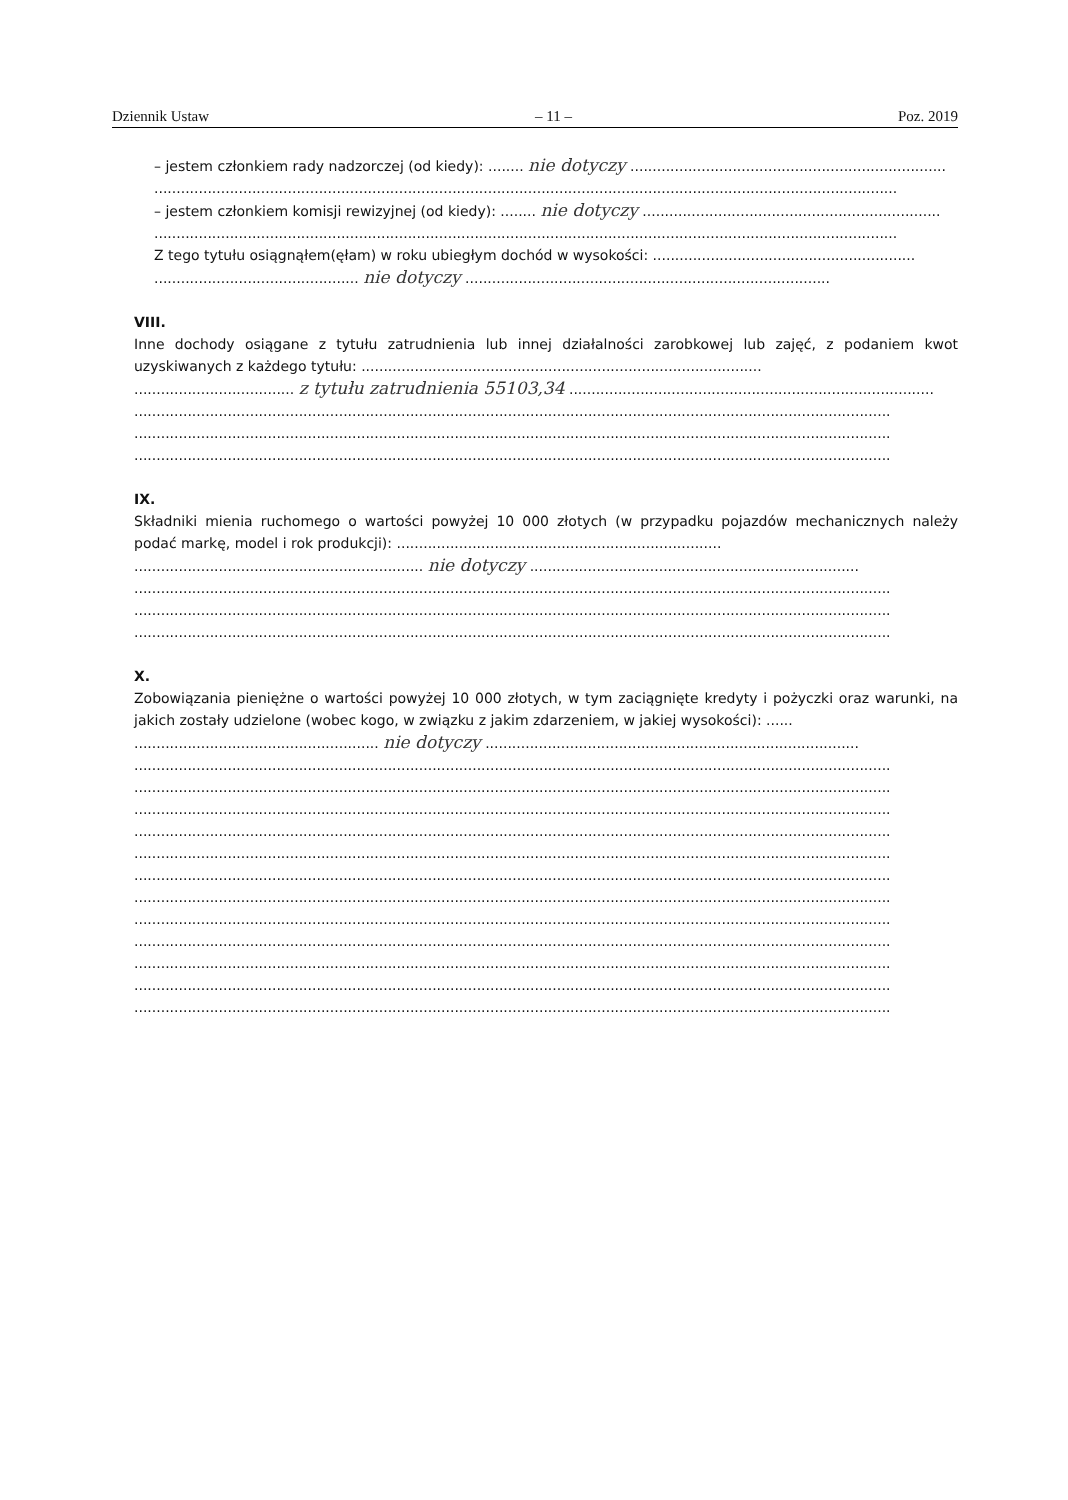Dziennik Ustaw – 11 – Poz. 2019
– jestem członkiem rady nadzorczej (od kiedy): ........ nie dotyczy .......................................................................
.......................................................................................................................................................................
– jestem członkiem komisji rewizyjnej (od kiedy): ........ nie dotyczy ...................................................................
.......................................................................................................................................................................
Z tego tytułu osiągnąłem(ęłam) w roku ubiegłym dochód w wysokości: ...........................................................
.............................................. nie dotyczy ..................................................................................
VIII.
Inne dochody osiągane z tytułu zatrudnienia lub innej działalności zarobkowej lub zajęć, z podaniem kwot uzyskiwanych z każdego tytułu: ..........................................................................................
.................................... z tytułu zatrudnienia 55103,34 ..................................................................................
..........................................................................................................................................................................
..........................................................................................................................................................................
..........................................................................................................................................................................
IX.
Składniki mienia ruchomego o wartości powyżej 10 000 złotych (w przypadku pojazdów mechanicznych należy podać markę, model i rok produkcji): .........................................................................
................................................................. nie dotyczy ..........................................................................
..........................................................................................................................................................................
..........................................................................................................................................................................
..........................................................................................................................................................................
X.
Zobowiązania pieniężne o wartości powyżej 10 000 złotych, w tym zaciągnięte kredyty i pożyczki oraz warunki, na jakich zostały udzielone (wobec kogo, w związku z jakim zdarzeniem, w jakiej wysokości): ......
....................................................... nie dotyczy ....................................................................................
..........................................................................................................................................................................
..........................................................................................................................................................................
..........................................................................................................................................................................
..........................................................................................................................................................................
..........................................................................................................................................................................
..........................................................................................................................................................................
..........................................................................................................................................................................
..........................................................................................................................................................................
..........................................................................................................................................................................
..........................................................................................................................................................................
..........................................................................................................................................................................
..........................................................................................................................................................................